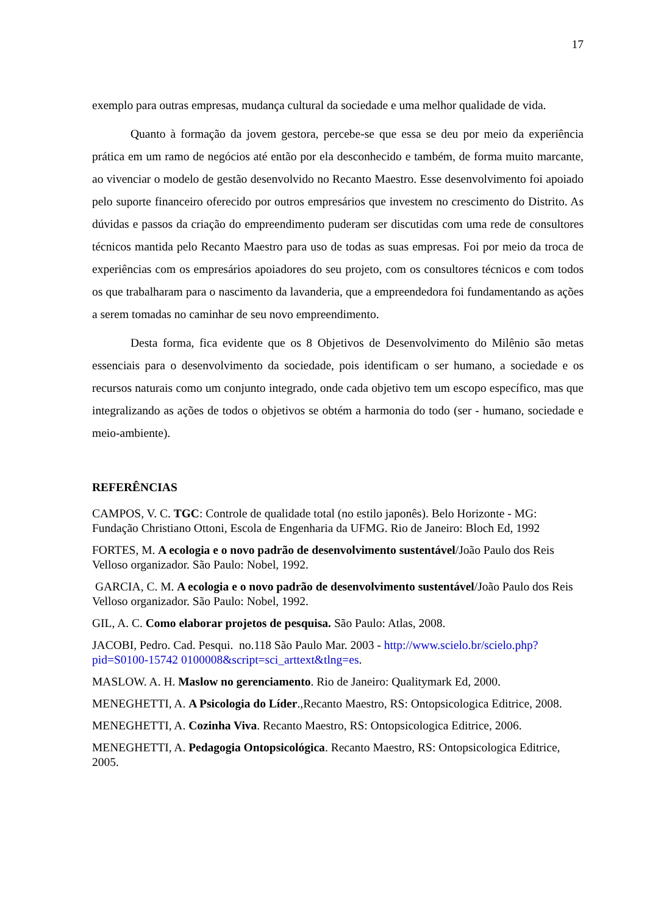17
exemplo para outras empresas, mudança cultural da sociedade e uma melhor qualidade de vida.
Quanto à formação da jovem gestora, percebe-se que essa se deu por meio da experiência prática em um ramo de negócios até então por ela desconhecido e também, de forma muito marcante, ao vivenciar o modelo de gestão desenvolvido no Recanto Maestro. Esse desenvolvimento foi apoiado pelo suporte financeiro oferecido por outros empresários que investem no crescimento do Distrito. As dúvidas e passos da criação do empreendimento puderam ser discutidas com uma rede de consultores técnicos mantida pelo Recanto Maestro para uso de todas as suas empresas. Foi por meio da troca de experiências com os empresários apoiadores do seu projeto, com os consultores técnicos e com todos os que trabalharam para o nascimento da lavanderia, que a empreendedora foi fundamentando as ações a serem tomadas no caminhar de seu novo empreendimento.
Desta forma, fica evidente que os 8 Objetivos de Desenvolvimento do Milênio são metas essenciais para o desenvolvimento da sociedade, pois identificam o ser humano, a sociedade e os recursos naturais como um conjunto integrado, onde cada objetivo tem um escopo específico, mas que integralizando as ações de todos o objetivos se obtém a harmonia do todo (ser - humano, sociedade e meio-ambiente).
REFERÊNCIAS
CAMPOS, V. C. TGC: Controle de qualidade total (no estilo japonês). Belo Horizonte - MG: Fundação Christiano Ottoni, Escola de Engenharia da UFMG. Rio de Janeiro: Bloch Ed, 1992
FORTES, M. A ecologia e o novo padrão de desenvolvimento sustentável/João Paulo dos Reis Velloso organizador. São Paulo: Nobel, 1992.
GARCIA, C. M. A ecologia e o novo padrão de desenvolvimento sustentável/João Paulo dos Reis Velloso organizador. São Paulo: Nobel, 1992.
GIL, A. C. Como elaborar projetos de pesquisa. São Paulo: Atlas, 2008.
JACOBI, Pedro. Cad. Pesqui. no.118 São Paulo Mar. 2003 - http://www.scielo.br/scielo.php?pid=S0100-15742 0100008&script=sci_arttext&tlng=es.
MASLOW. A. H. Maslow no gerenciamento. Rio de Janeiro: Qualitymark Ed, 2000.
MENEGHETTI, A. A Psicologia do Líder.,Recanto Maestro, RS: Ontopsicologica Editrice, 2008.
MENEGHETTI, A. Cozinha Viva. Recanto Maestro, RS: Ontopsicologica Editrice, 2006.
MENEGHETTI, A. Pedagogia Ontopsicológica. Recanto Maestro, RS: Ontopsicologica Editrice, 2005.